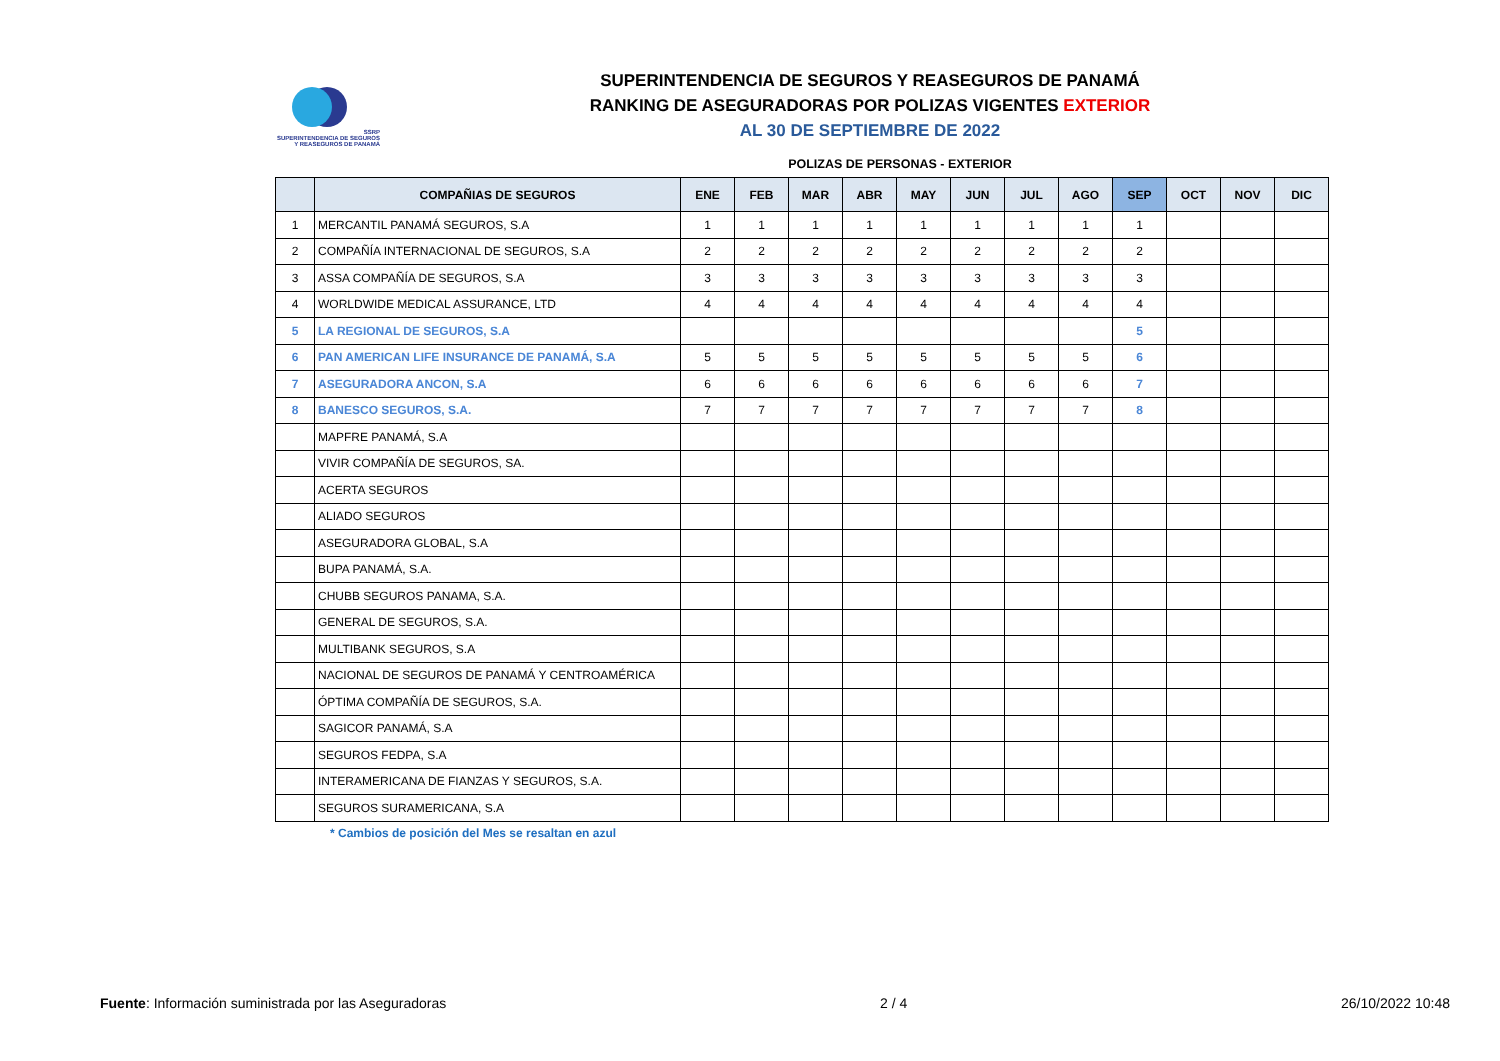SSRP
SUPERINTENDENCIA DE SEGUROS
Y REASEGUROS DE PANAMÁ
SUPERINTENDENCIA DE SEGUROS Y REASEGUROS DE PANAMÁ
RANKING DE ASEGURADORAS POR POLIZAS VIGENTES EXTERIOR
AL 30 DE SEPTIEMBRE DE 2022
POLIZAS DE PERSONAS - EXTERIOR
| | COMPAÑIAS DE SEGUROS | ENE | FEB | MAR | ABR | MAY | JUN | JUL | AGO | SEP | OCT | NOV | DIC |
| --- | --- | --- | --- | --- | --- | --- | --- | --- | --- | --- | --- | --- | --- |
| 1 | MERCANTIL PANAMÁ SEGUROS, S.A | 1 | 1 | 1 | 1 | 1 | 1 | 1 | 1 | 1 | | | |
| 2 | COMPAÑÍA INTERNACIONAL DE SEGUROS, S.A | 2 | 2 | 2 | 2 | 2 | 2 | 2 | 2 | 2 | | | |
| 3 | ASSA COMPAÑÍA DE SEGUROS, S.A | 3 | 3 | 3 | 3 | 3 | 3 | 3 | 3 | 3 | | | |
| 4 | WORLDWIDE MEDICAL ASSURANCE, LTD | 4 | 4 | 4 | 4 | 4 | 4 | 4 | 4 | 4 | | | |
| 5 | LA REGIONAL DE SEGUROS, S.A | | | | | | | | | 5 | | | |
| 6 | PAN AMERICAN LIFE INSURANCE DE PANAMÁ, S.A | 5 | 5 | 5 | 5 | 5 | 5 | 5 | 5 | 6 | | | |
| 7 | ASEGURADORA ANCON, S.A | 6 | 6 | 6 | 6 | 6 | 6 | 6 | 6 | 7 | | | |
| 8 | BANESCO SEGUROS, S.A. | 7 | 7 | 7 | 7 | 7 | 7 | 7 | 7 | 8 | | | |
| | MAPFRE PANAMÁ, S.A | | | | | | | | | | | | |
| | VIVIR COMPAÑÍA DE SEGUROS, SA. | | | | | | | | | | | | |
| | ACERTA SEGUROS | | | | | | | | | | | | |
| | ALIADO SEGUROS | | | | | | | | | | | | |
| | ASEGURADORA GLOBAL, S.A | | | | | | | | | | | | |
| | BUPA PANAMÁ, S.A. | | | | | | | | | | | | |
| | CHUBB SEGUROS PANAMA, S.A. | | | | | | | | | | | | |
| | GENERAL DE SEGUROS, S.A. | | | | | | | | | | | | |
| | MULTIBANK SEGUROS, S.A | | | | | | | | | | | | |
| | NACIONAL DE SEGUROS DE PANAMÁ Y CENTROAMÉRICA | | | | | | | | | | | | |
| | ÓPTIMA COMPAÑÍA DE SEGUROS, S.A. | | | | | | | | | | | | |
| | SAGICOR PANAMÁ, S.A | | | | | | | | | | | | |
| | SEGUROS FEDPA, S.A | | | | | | | | | | | | |
| | INTERAMERICANA DE FIANZAS Y SEGUROS, S.A. | | | | | | | | | | | | |
| | SEGUROS SURAMERICANA, S.A | | | | | | | | | | | | |
* Cambios de posición del Mes se resaltan en azul
Fuente: Información suministrada por las Aseguradoras 2 / 4 26/10/2022 10:48